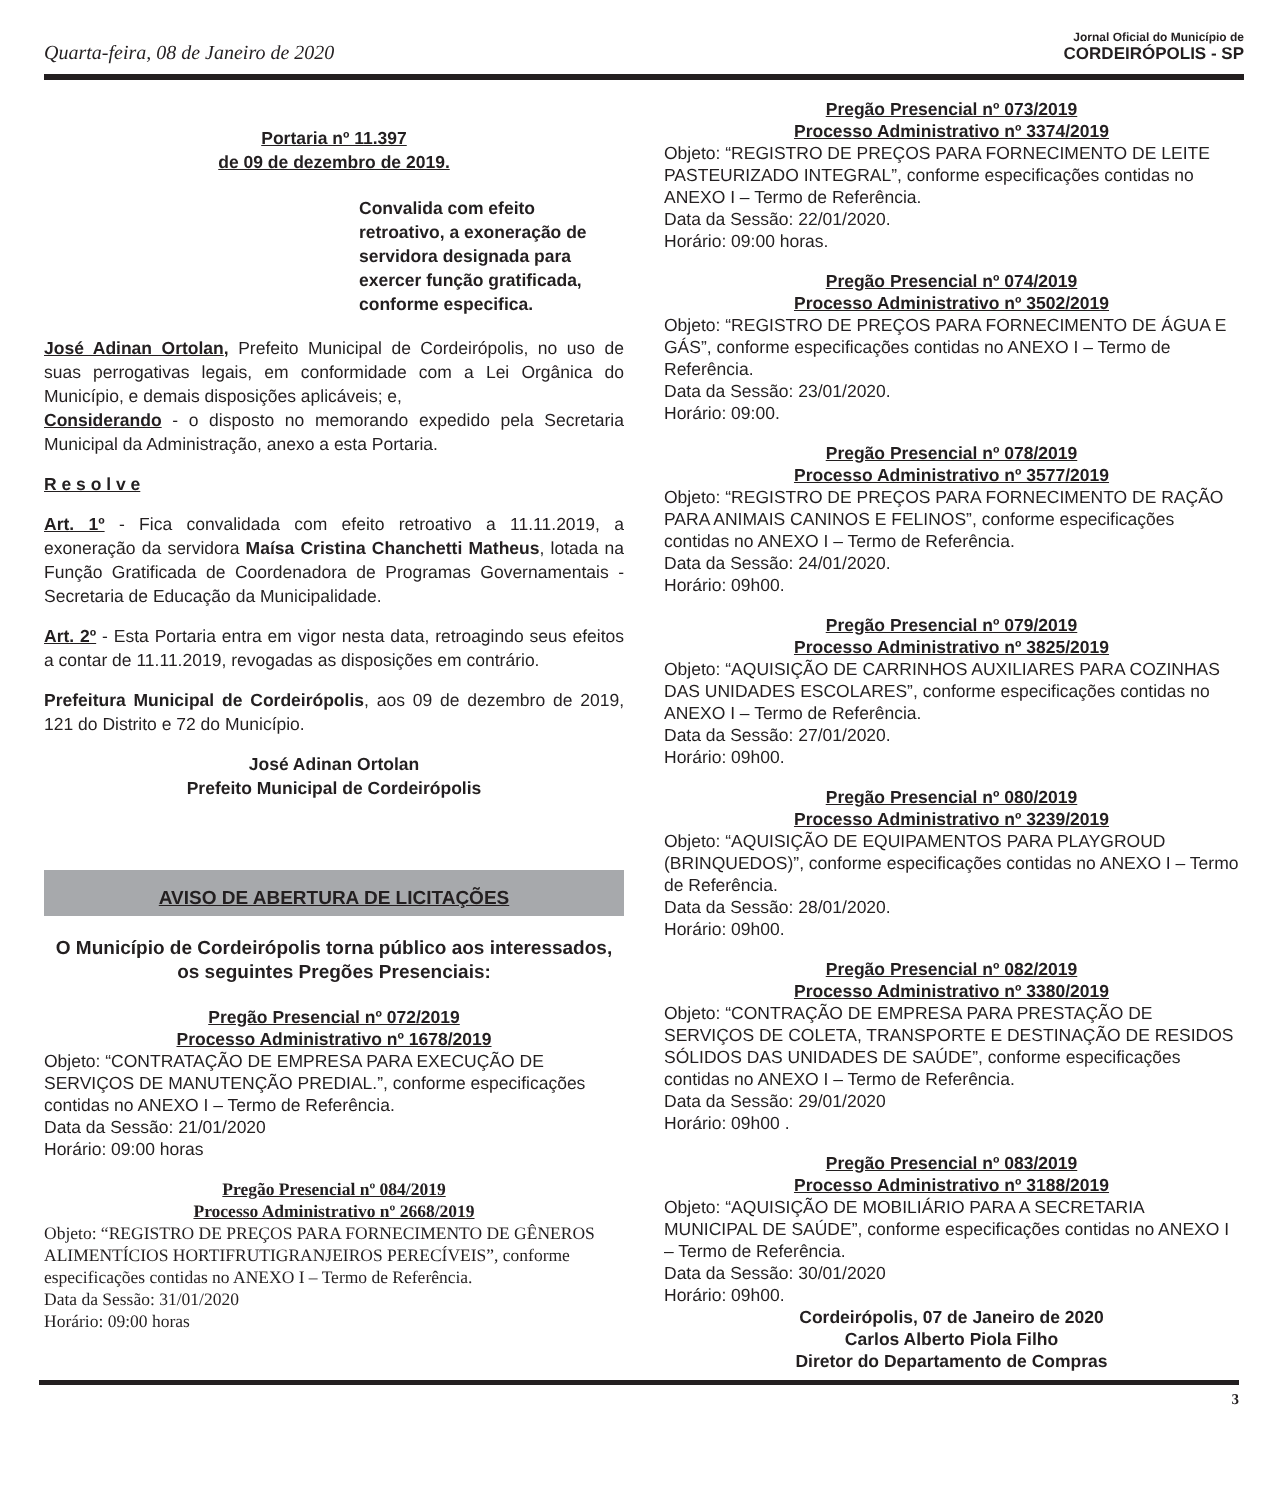Quarta-feira, 08 de Janeiro de 2020
Jornal Oficial do Município de
CORDEIRÓPOLIS - SP
Portaria nº 11.397
de 09 de dezembro de 2019.
Convalida com efeito retroativo, a exoneração de servidora designada para exercer função gratificada, conforme especifica.
José Adinan Ortolan, Prefeito Municipal de Cordeirópolis, no uso de suas perrogativas legais, em conformidade com a Lei Orgânica do Município, e demais disposições aplicáveis; e,
Considerando - o disposto no memorando expedido pela Secretaria Municipal da Administração, anexo a esta Portaria.
R e s o l v e
Art. 1º - Fica convalidada com efeito retroativo a 11.11.2019, a exoneração da servidora Maísa Cristina Chanchetti Matheus, lotada na Função Gratificada de Coordenadora de Programas Governamentais - Secretaria de Educação da Municipalidade.
Art. 2º - Esta Portaria entra em vigor nesta data, retroagindo seus efeitos a contar de 11.11.2019, revogadas as disposições em contrário.
Prefeitura Municipal de Cordeirópolis, aos 09 de dezembro de 2019, 121 do Distrito e 72 do Município.
José Adinan Ortolan
Prefeito Municipal de Cordeirópolis
AVISO DE ABERTURA DE LICITAÇÕES
O Município de Cordeirópolis torna público aos interessados, os seguintes Pregões Presenciais:
Pregão Presencial nº 072/2019
Processo Administrativo nº 1678/2019
Objeto: “CONTRATAÇÃO DE EMPRESA PARA EXECUÇÃO DE SERVIÇOS DE MANUTENÇÃO PREDIAL.”, conforme especificações contidas no ANEXO I – Termo de Referência.
Data da Sessão: 21/01/2020
Horário: 09:00 horas
Pregão Presencial nº 084/2019
Processo Administrativo nº 2668/2019
Objeto: “REGISTRO DE PREÇOS PARA FORNECIMENTO DE GÊNEROS ALIMENTÍCIOS HORTIFRUTIGRANJEIROS PERECÍVEIS”, conforme especificações contidas no ANEXO I – Termo de Referência.
Data da Sessão: 31/01/2020
Horário: 09:00 horas
Pregão Presencial nº 073/2019
Processo Administrativo nº 3374/2019
Objeto: “REGISTRO DE PREÇOS PARA FORNECIMENTO DE LEITE PASTEURIZADO INTEGRAL”, conforme especificações contidas no ANEXO I – Termo de Referência.
Data da Sessão: 22/01/2020.
Horário: 09:00 horas.
Pregão Presencial nº 074/2019
Processo Administrativo nº 3502/2019
Objeto: “REGISTRO DE PREÇOS PARA FORNECIMENTO DE ÁGUA E GÁS”, conforme especificações contidas no ANEXO I – Termo de Referência.
Data da Sessão: 23/01/2020.
Horário: 09:00.
Pregão Presencial nº 078/2019
Processo Administrativo nº 3577/2019
Objeto: “REGISTRO DE PREÇOS PARA FORNECIMENTO DE RAÇÃO PARA ANIMAIS CANINOS E FELINOS”, conforme especificações contidas no ANEXO I – Termo de Referência.
Data da Sessão: 24/01/2020.
Horário: 09h00.
Pregão Presencial nº 079/2019
Processo Administrativo nº 3825/2019
Objeto: “AQUISIÇÃO DE CARRINHOS AUXILIARES PARA COZINHAS DAS UNIDADES ESCOLARES”, conforme especificações contidas no ANEXO I – Termo de Referência.
Data da Sessão: 27/01/2020.
Horário: 09h00.
Pregão Presencial nº 080/2019
Processo Administrativo nº 3239/2019
Objeto: “AQUISIÇÃO DE EQUIPAMENTOS PARA PLAYGROUD (BRINQUEDOS)”, conforme especificações contidas no ANEXO I – Termo de Referência.
Data da Sessão: 28/01/2020.
Horário: 09h00.
Pregão Presencial nº 082/2019
Processo Administrativo nº 3380/2019
Objeto: “CONTRAÇÃO DE EMPRESA PARA PRESTAÇÃO DE SERVIÇOS DE COLETA, TRANSPORTE E DESTINAÇÃO DE RESIDOS SÓLIDOS DAS UNIDADES DE SAÚDE”, conforme especificações contidas no ANEXO I – Termo de Referência.
Data da Sessão: 29/01/2020
Horário: 09h00 .
Pregão Presencial nº 083/2019
Processo Administrativo nº 3188/2019
Objeto: “AQUISIÇÃO DE MOBILIÁRIO PARA A SECRETARIA MUNICIPAL DE SAÚDE”, conforme especificações contidas no ANEXO I – Termo de Referência.
Data da Sessão: 30/01/2020
Horário: 09h00.
Cordeirópolis, 07 de Janeiro de 2020
Carlos Alberto Piola Filho
Diretor do Departamento de Compras
3